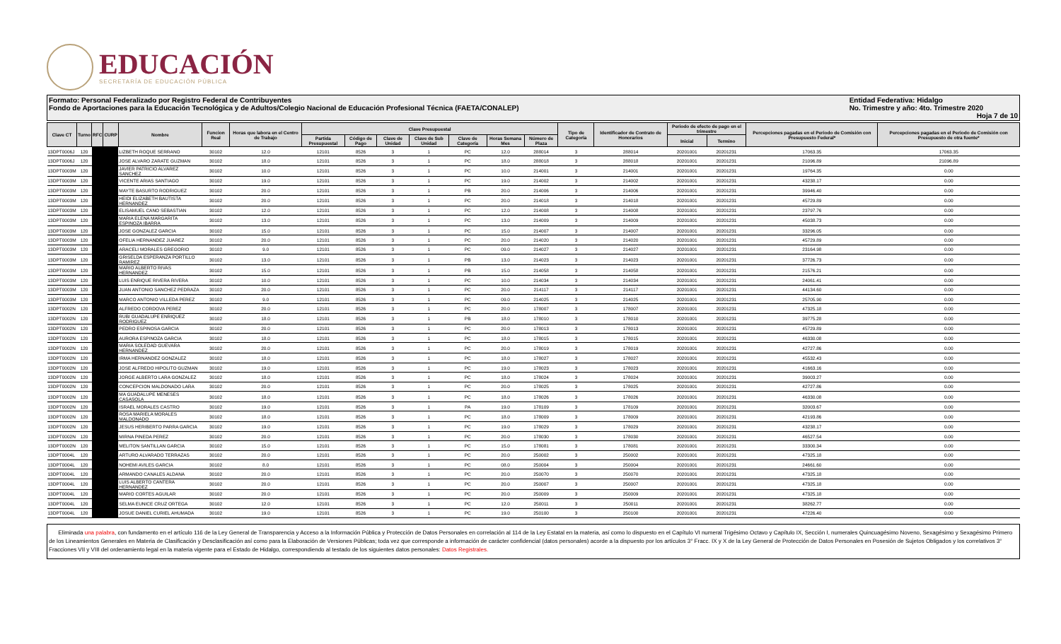EDUCACIÓN
SECRETARÍA DE EDUCACIÓN PÚBLICA
Formato: Personal Federalizado por Registro Federal de Contribuyentes
Fondo de Aportaciones para la Educación Tecnológica y de Adultos/Colegio Nacional de Educación Profesional Técnica (FAETA/CONALEP)
Entidad Federativa: Hidalgo
No. Trimestre y año: 4to. Trimestre 2020
Hoja 7 de 10
| Clave CT | Turno | RFC | CURP | Nombre | Funcion Real | Horas que labora en el Centro de Trabajo | Clave Presupuestal | | | | | | | Tipo de Categoría | Identificador de Contrato de Honorarios | Periodo de efecto de pago en el trimestre | | Percepciones pagadas en el Periodo de Comisión con Presupuesto Federal* | Percepciones pagadas en el Periodo de Comisión con Presupuesto de otra fuente* |
| --- | --- | --- | --- | --- | --- | --- | --- | --- | --- | --- | --- | --- | --- | --- | --- | --- | --- | --- | --- |
| | | | | | | | Partida Presupuestal | Código de Pago | Clave de Unidad | Clave de Sub Unidad | Clave de Categoría | Horas Semana Mes | Número de Plaza | | | Inicial | Termino | | |
| 13DPT0006J | 120 | | | LIZBETH ROQUE SERRANO | 30102 | 12.0 | 12101 | 8526 | 3 | 1 | PC | 12.0 | 288014 | 3 | 288014 | 20201001 | 20201231 | 17063.35 | 17063.35 |
| 13DPT0006J | 120 | | | JOSE ALVARO ZARATE GUZMAN | 30102 | 18.0 | 12101 | 8526 | 3 | 1 | PC | 18.0 | 288018 | 3 | 288018 | 20201001 | 20201231 | 21096.89 | 21096.89 |
| 13DPT0003M | 120 | | | JAVIER PATRICIO ALVAREZ SANCHEZ | 30102 | 10.0 | 12101 | 8526 | 3 | 1 | PC | 10.0 | 214001 | 3 | 214001 | 20201001 | 20201231 | 19764.35 | 0.00 |
| 13DPT0003M | 120 | | | VICENTE ARIAS SANTIAGO | 30102 | 19.0 | 12101 | 8526 | 3 | 1 | PC | 19.0 | 214002 | 3 | 214002 | 20201001 | 20201231 | 43238.17 | 0.00 |
| 13DPT0003M | 120 | | | MAYTE BASURTO RODRIGUEZ | 30102 | 20.0 | 12101 | 8526 | 3 | 1 | PB | 20.0 | 214006 | 3 | 214006 | 20201001 | 20201231 | 39946.40 | 0.00 |
| 13DPT0003M | 120 | | | HEIDI ELIZABETH BAUTISTA HERNANDEZ | 30102 | 20.0 | 12101 | 8526 | 3 | 1 | PC | 20.0 | 214018 | 3 | 214018 | 20201001 | 20201231 | 45729.89 | 0.00 |
| 13DPT0003M | 120 | | | ELISAMUEL CANO SEBASTIAN | 30102 | 12.0 | 12101 | 8526 | 3 | 1 | PC | 12.0 | 214008 | 3 | 214008 | 20201001 | 20201231 | 23797.76 | 0.00 |
| 13DPT0003M | 120 | | | MARIA ELENA MARGARITA ESPINOZA IBARRA | 30102 | 13.0 | 12101 | 8526 | 3 | 1 | PC | 13.0 | 214009 | 3 | 214009 | 20201001 | 20201231 | 45038.73 | 0.00 |
| 13DPT0003M | 120 | | | JOSE GONZALEZ GARCIA | 30102 | 15.0 | 12101 | 8526 | 3 | 1 | PC | 15.0 | 214007 | 3 | 214007 | 20201001 | 20201231 | 33296.05 | 0.00 |
| 13DPT0003M | 120 | | | OFELIA HERNANDEZ JUAREZ | 30102 | 20.0 | 12101 | 8526 | 3 | 1 | PC | 20.0 | 214020 | 3 | 214020 | 20201001 | 20201231 | 45729.89 | 0.00 |
| 13DPT0003M | 120 | | | ARACELI MORALES GREGORIO | 30102 | 9.0 | 12101 | 8526 | 3 | 1 | PC | 09.0 | 214027 | 3 | 214027 | 20201001 | 20201231 | 23164.98 | 0.00 |
| 13DPT0003M | 120 | | | GRISELDA ESPERANZA PORTILLO RAMIREZ | 30102 | 13.0 | 12101 | 8526 | 3 | 1 | PB | 13.0 | 214023 | 3 | 214023 | 20201001 | 20201231 | 37726.73 | 0.00 |
| 13DPT0003M | 120 | | | MARIO ALBERTO RIVAS HERNANDEZ | 30102 | 15.0 | 12101 | 8526 | 3 | 1 | PB | 15.0 | 214058 | 3 | 214058 | 20201001 | 20201231 | 21576.21 | 0.00 |
| 13DPT0003M | 120 | | | LUIS ENRIQUE RIVERA RIVERA | 30102 | 10.0 | 12101 | 8526 | 3 | 1 | PC | 10.0 | 214034 | 3 | 214034 | 20201001 | 20201231 | 24061.41 | 0.00 |
| 13DPT0003M | 120 | | | JUAN ANTONIO SANCHEZ PEDRAZA | 30102 | 20.0 | 12101 | 8526 | 3 | 1 | PC | 20.0 | 214117 | 3 | 214117 | 20201001 | 20201231 | 44134.60 | 0.00 |
| 13DPT0003M | 120 | | | MARCO ANTONIO VILLEDA PEREZ | 30102 | 9.0 | 12101 | 8526 | 3 | 1 | PC | 09.0 | 214025 | 3 | 214025 | 20201001 | 20201231 | 25705.90 | 0.00 |
| 13DPT0002N | 120 | | | ALFREDO CORDOVA PEREZ | 30102 | 20.0 | 12101 | 8526 | 3 | 1 | PC | 20.0 | 178007 | 3 | 178007 | 20201001 | 20201231 | 47325.18 | 0.00 |
| 13DPT0002N | 120 | | | RUBI GUADALUPE ENRIQUEZ RODRIGUEZ | 30102 | 18.0 | 12101 | 8526 | 3 | 1 | PB | 18.0 | 178010 | 3 | 178010 | 20201001 | 20201231 | 39775.28 | 0.00 |
| 13DPT0002N | 120 | | | PEDRO ESPINOSA GARCIA | 30102 | 20.0 | 12101 | 8526 | 3 | 1 | PC | 20.0 | 178013 | 3 | 178013 | 20201001 | 20201231 | 45729.89 | 0.00 |
| 13DPT0002N | 120 | | | AURORA ESPINOZA GARCIA | 30102 | 18.0 | 12101 | 8526 | 3 | 1 | PC | 18.0 | 178015 | 3 | 178015 | 20201001 | 20201231 | 46330.08 | 0.00 |
| 13DPT0002N | 120 | | | MARIA SOLEDAD GUEVARA HERNANDEZ | 30102 | 20.0 | 12101 | 8526 | 3 | 1 | PC | 20.0 | 178019 | 3 | 178019 | 20201001 | 20201231 | 42727.86 | 0.00 |
| 13DPT0002N | 120 | | | IRMA HERNANDEZ GONZALEZ | 30102 | 18.0 | 12101 | 8526 | 3 | 1 | PC | 18.0 | 178027 | 3 | 178027 | 20201001 | 20201231 | 45532.43 | 0.00 |
| 13DPT0002N | 120 | | | JOSE ALFREDO HIPOLITO GUZMAN | 30102 | 19.0 | 12101 | 8526 | 3 | 1 | PC | 19.0 | 178023 | 3 | 178023 | 20201001 | 20201231 | 41663.16 | 0.00 |
| 13DPT0002N | 120 | | | JORGE ALBERTO LARA GONZALEZ | 30102 | 18.0 | 12101 | 8526 | 3 | 1 | PC | 18.0 | 178024 | 3 | 178024 | 20201001 | 20201231 | 39003.27 | 0.00 |
| 13DPT0002N | 120 | | | CONCEPCION MALDONADO LARA | 30102 | 20.0 | 12101 | 8526 | 3 | 1 | PC | 20.0 | 178025 | 3 | 178025 | 20201001 | 20201231 | 42727.86 | 0.00 |
| 13DPT0002N | 120 | | | MA GUADALUPE MENESES CASASOLA | 30102 | 18.0 | 12101 | 8526 | 3 | 1 | PC | 18.0 | 178026 | 3 | 178026 | 20201001 | 20201231 | 46330.08 | 0.00 |
| 13DPT0002N | 120 | | | ISRAEL MORALES CASTRO | 30102 | 19.0 | 12101 | 8526 | 3 | 1 | PA | 19.0 | 178109 | 3 | 178109 | 20201001 | 20201231 | 32003.67 | 0.00 |
| 13DPT0002N | 120 | | | ROSA MARIELA MORALES MALDONADO | 30102 | 18.0 | 12101 | 8526 | 3 | 1 | PC | 18.0 | 178009 | 3 | 178009 | 20201001 | 20201231 | 42193.86 | 0.00 |
| 13DPT0002N | 120 | | | JESUS HERIBERTO PARRA GARCIA | 30102 | 19.0 | 12101 | 8526 | 3 | 1 | PC | 19.0 | 178029 | 3 | 178029 | 20201001 | 20201231 | 43238.17 | 0.00 |
| 13DPT0002N | 120 | | | MIRNA PINEDA PEREZ | 30102 | 20.0 | 12101 | 8526 | 3 | 1 | PC | 20.0 | 178030 | 3 | 178030 | 20201001 | 20201231 | 46527.54 | 0.00 |
| 13DPT0002N | 120 | | | MELITON SANTILLAN GARCIA | 30102 | 15.0 | 12101 | 8526 | 3 | 1 | PC | 15.0 | 178081 | 3 | 178081 | 20201001 | 20201231 | 33300.34 | 0.00 |
| 13DPT0004L | 120 | | | ARTURO ALVARADO TERRAZAS | 30102 | 20.0 | 12101 | 8526 | 3 | 1 | PC | 20.0 | 250002 | 3 | 250002 | 20201001 | 20201231 | 47325.18 | 0.00 |
| 13DPT0004L | 120 | | | NOHEMI AVILES GARCIA | 30102 | 8.0 | 12101 | 8526 | 3 | 1 | PC | 08.0 | 250004 | 3 | 250004 | 20201001 | 20201231 | 24661.60 | 0.00 |
| 13DPT0004L | 120 | | | ARMANDO CANALES ALDANA | 30102 | 20.0 | 12101 | 8526 | 3 | 1 | PC | 20.0 | 250070 | 3 | 250070 | 20201001 | 20201231 | 47325.18 | 0.00 |
| 13DPT0004L | 120 | | | LUIS ALBERTO CANTERA HERNANDEZ | 30102 | 20.0 | 12101 | 8526 | 3 | 1 | PC | 20.0 | 250007 | 3 | 250007 | 20201001 | 20201231 | 47325.18 | 0.00 |
| 13DPT0004L | 120 | | | MARIO CORTES AGUILAR | 30102 | 20.0 | 12101 | 8526 | 3 | 1 | PC | 20.0 | 250009 | 3 | 250009 | 20201001 | 20201231 | 47325.18 | 0.00 |
| 13DPT0004L | 120 | | | SELMA EUNICE CRUZ ORTEGA | 30102 | 12.0 | 12101 | 8526 | 3 | 1 | PC | 12.0 | 250011 | 3 | 250011 | 20201001 | 20201231 | 38262.77 | 0.00 |
| 13DPT0004L | 120 | | | JOSUE DANIEL CURIEL AHUMADA | 30102 | 19.0 | 12101 | 8526 | 3 | 1 | PC | 19.0 | 250100 | 3 | 250100 | 20201001 | 20201231 | 47226.40 | 0.00 |
Eliminada una palabra, con fundamento en el artículo 116 de la Ley General de Transparencia y Acceso a la Información Pública y Protección de Datos Personales en correlación al 114 de la Ley Estatal en la materia, así como lo dispuesto en el Capítulo VI numeral Trigésimo Octavo y Capítulo IX, Sección I, numerales Quincuagésimo Noveno, Sexagésimo y Sexagésimo Primero de los Lineamientos Generales en Materia de Clasificación y Desclasificación así como para la Elaboración de Versiones Públicas; toda vez que corresponde a información de carácter confidencial (datos personales) acorde a la dispuesto por los artículos 3° Fracc. IX y X de la Ley General de Protección de Datos Personales en Posesión de Sujetos Obligados y los correlativos 3° Fracciones VII y VIII del ordenamiento legal en la materia vigente para el Estado de Hidalgo, correspondiendo al testado de los siguientes datos personales: Datos Registrales.